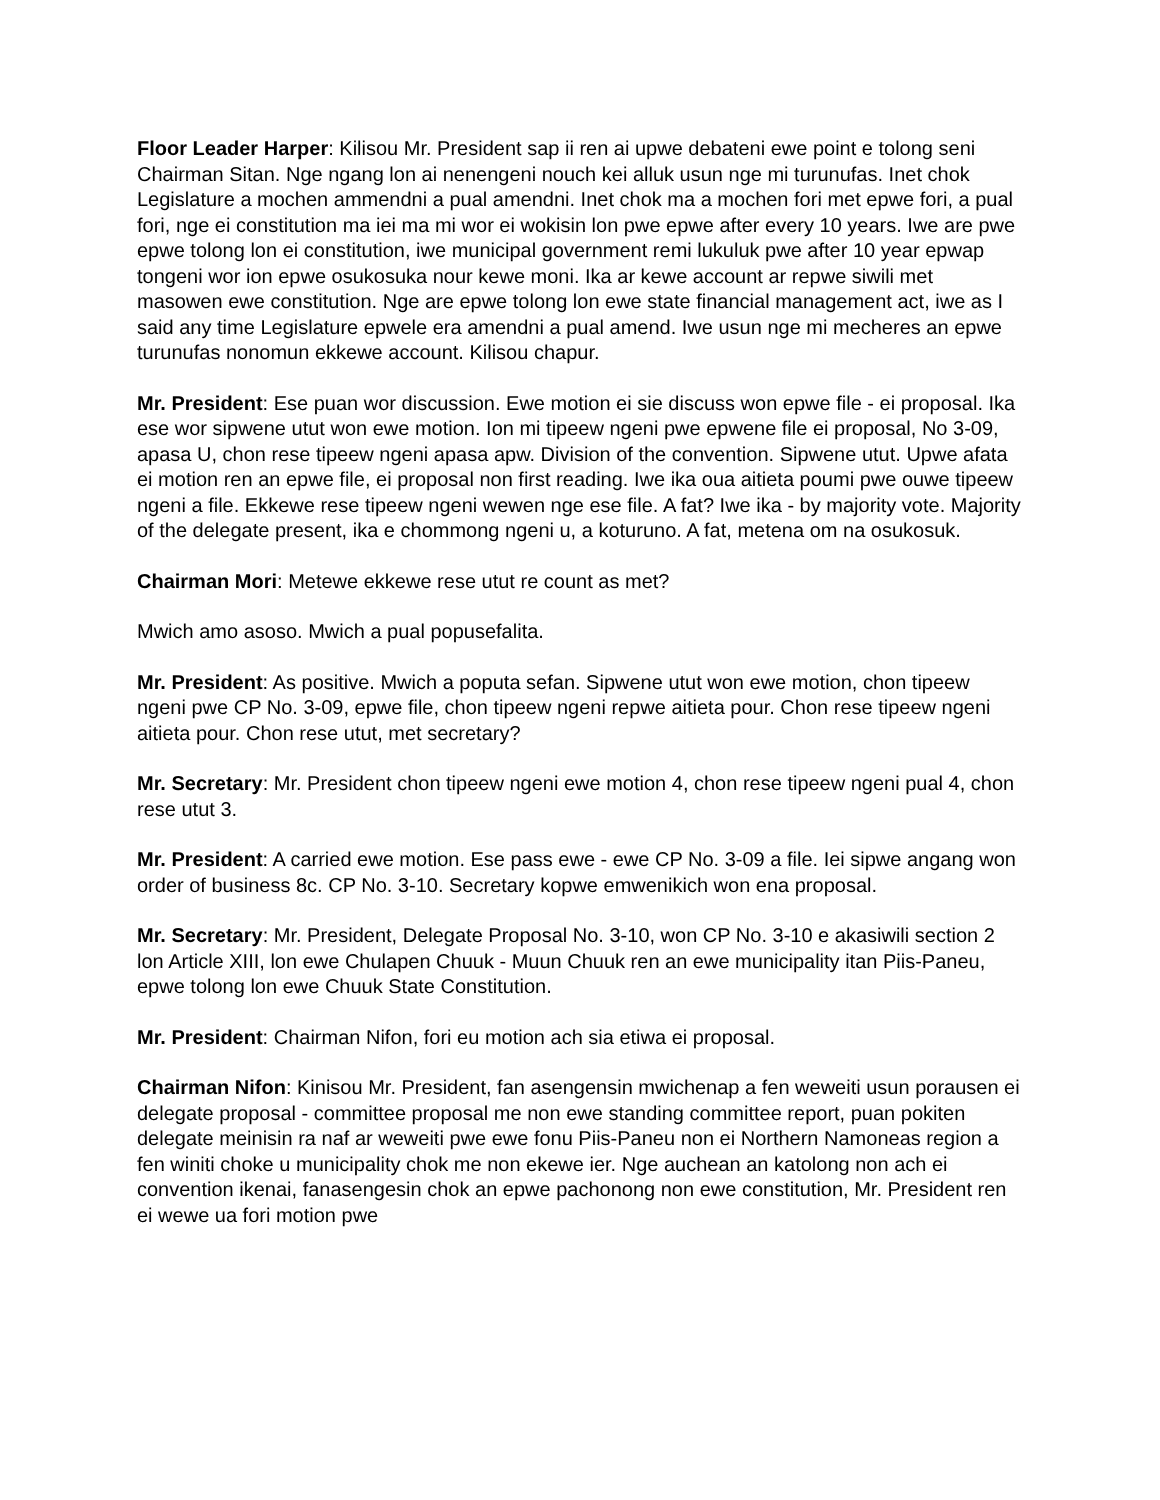Floor Leader Harper: Kilisou Mr. President sap ii ren ai upwe debateni ewe point e tolong seni Chairman Sitan. Nge ngang lon ai nenengeni nouch kei alluk usun nge mi turunufas. Inet chok Legislature a mochen ammendni a pual amendni. Inet chok ma a mochen fori met epwe fori, a pual fori, nge ei constitution ma iei ma mi wor ei wokisin lon pwe epwe after every 10 years. Iwe are pwe epwe tolong lon ei constitution, iwe municipal government remi lukuluk pwe after 10 year epwap tongeni wor ion epwe osukosuka nour kewe moni. Ika ar kewe account ar repwe siwili met masowen ewe constitution. Nge are epwe tolong lon ewe state financial management act, iwe as I said any time Legislature epwele era amendni a pual amend. Iwe usun nge mi mecheres an epwe turunufas nonomun ekkewe account. Kilisou chapur.
Mr. President: Ese puan wor discussion. Ewe motion ei sie discuss won epwe file - ei proposal. Ika ese wor sipwene utut won ewe motion. Ion mi tipeew ngeni pwe epwene file ei proposal, No 3-09, apasa U, chon rese tipeew ngeni apasa apw. Division of the convention. Sipwene utut. Upwe afata ei motion ren an epwe file, ei proposal non first reading. Iwe ika oua aitieta poumi pwe ouwe tipeew ngeni a file. Ekkewe rese tipeew ngeni wewen nge ese file. A fat? Iwe ika - by majority vote. Majority of the delegate present, ika e chommong ngeni u, a koturuno. A fat, metena om na osukosuk.
Chairman Mori: Metewe ekkewe rese utut re count as met?
Mwich amo asoso. Mwich a pual popusefalita.
Mr. President: As positive. Mwich a poputa sefan. Sipwene utut won ewe motion, chon tipeew ngeni pwe CP No. 3-09, epwe file, chon tipeew ngeni repwe aitieta pour. Chon rese tipeew ngeni aitieta pour. Chon rese utut, met secretary?
Mr. Secretary: Mr. President chon tipeew ngeni ewe motion 4, chon rese tipeew ngeni pual 4, chon rese utut 3.
Mr. President: A carried ewe motion. Ese pass ewe - ewe CP No. 3-09 a file. Iei sipwe angang won order of business 8c. CP No. 3-10. Secretary kopwe emwenikich won ena proposal.
Mr. Secretary: Mr. President, Delegate Proposal No. 3-10, won CP No. 3-10 e akasiwili section 2 lon Article XIII, lon ewe Chulapen Chuuk - Muun Chuuk ren an ewe municipality itan Piis-Paneu, epwe tolong lon ewe Chuuk State Constitution.
Mr. President: Chairman Nifon, fori eu motion ach sia etiwa ei proposal.
Chairman Nifon: Kinisou Mr. President, fan asengensin mwichenap a fen weweiti usun porausen ei delegate proposal - committee proposal me non ewe standing committee report, puan pokiten delegate meinisin ra naf ar weweiti pwe ewe fonu Piis-Paneu non ei Northern Namoneas region a fen winiti choke u municipality chok me non ekewe ier. Nge auchean an katolong non ach ei convention ikenai, fanasengesin chok an epwe pachonong non ewe constitution, Mr. President ren ei wewe ua fori motion pwe